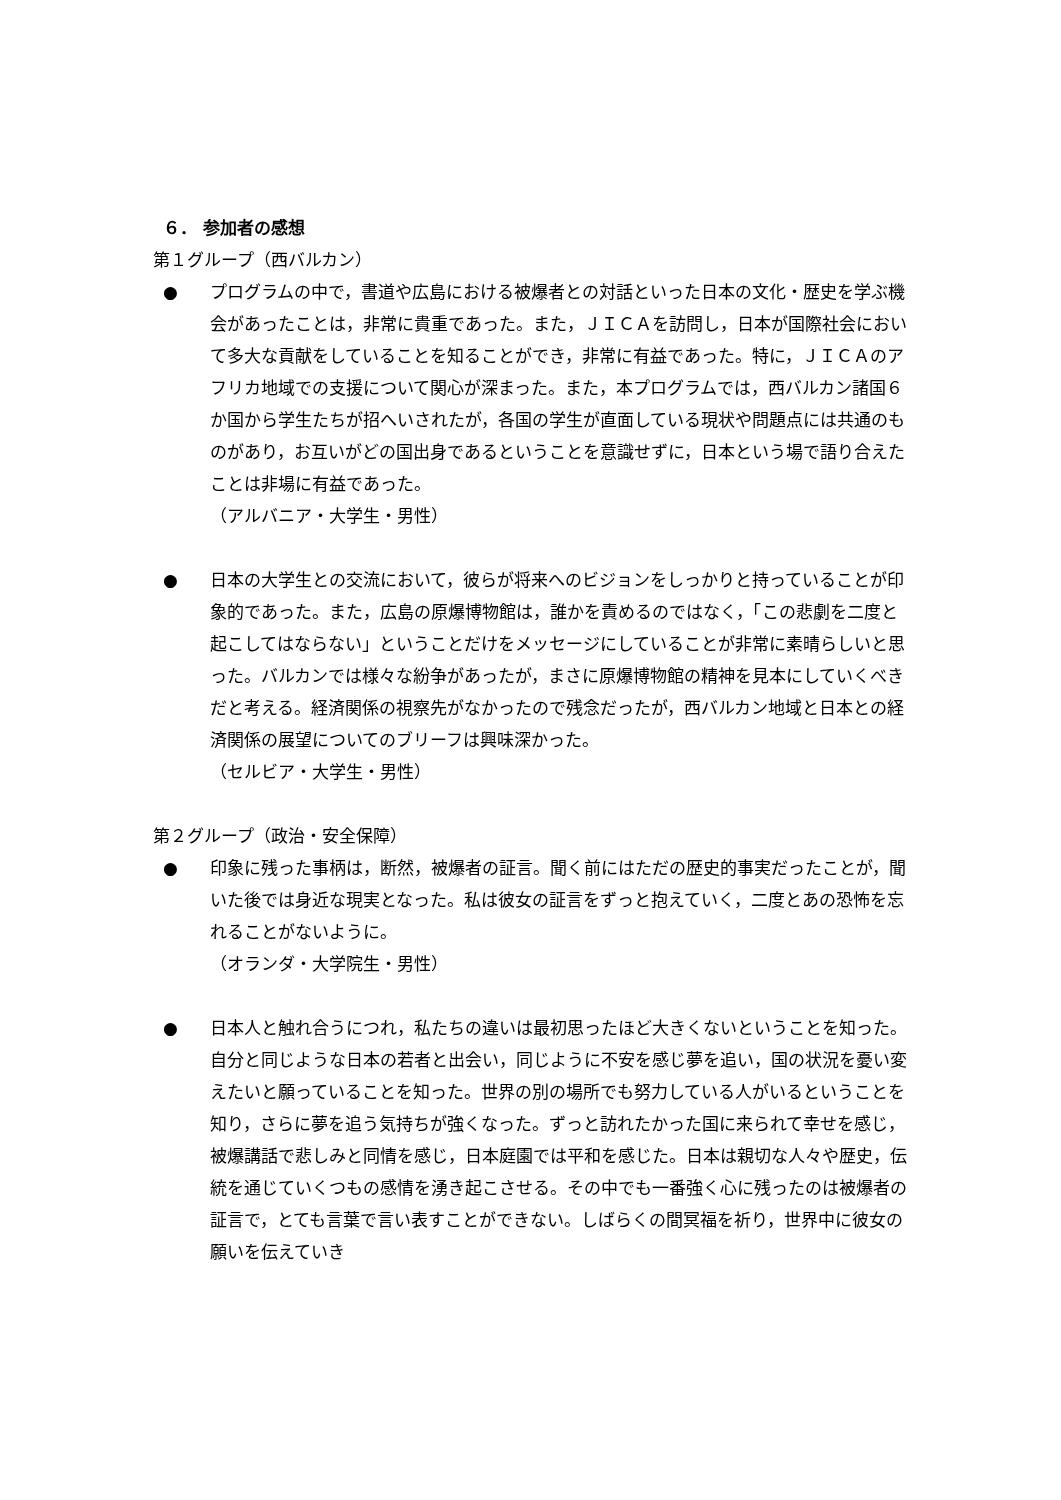６． 参加者の感想
第１グループ（西バルカン）
● プログラムの中で，書道や広島における被爆者との対話といった日本の文化・歴史を学ぶ機会があったことは，非常に貴重であった。また，ＪＩＣＡを訪問し，日本が国際社会において多大な貢献をしていることを知ることができ，非常に有益であった。特に，ＪＩＣＡのアフリカ地域での支援について関心が深まった。また，本プログラムでは，西バルカン諸国６か国から学生たちが招へいされたが，各国の学生が直面している現状や問題点には共通のものがあり，お互いがどの国出身であるということを意識せずに，日本という場で語り合えたことは非場に有益であった。
（アルバニア・大学生・男性）
● 日本の大学生との交流において，彼らが将来へのビジョンをしっかりと持っていることが印象的であった。また，広島の原爆博物館は，誰かを責めるのではなく，「この悲劇を二度と起こしてはならない」ということだけをメッセージにしていることが非常に素晴らしいと思った。バルカンでは様々な紛争があったが，まさに原爆博物館の精神を見本にしていくべきだと考える。経済関係の視察先がなかったので残念だったが，西バルカン地域と日本との経済関係の展望についてのブリーフは興味深かった。
（セルビア・大学生・男性）
第２グループ（政治・安全保障）
● 印象に残った事柄は，断然，被爆者の証言。聞く前にはただの歴史的事実だったことが，聞いた後では身近な現実となった。私は彼女の証言をずっと抱えていく，二度とあの恐怖を忘れることがないように。
（オランダ・大学院生・男性）
● 日本人と触れ合うにつれ，私たちの違いは最初思ったほど大きくないということを知った。自分と同じような日本の若者と出会い，同じように不安を感じ夢を追い，国の状況を憂い変えたいと願っていることを知った。世界の別の場所でも努力している人がいるということを知り，さらに夢を追う気持ちが強くなった。ずっと訪れたかった国に来られて幸せを感じ，被爆講話で悲しみと同情を感じ，日本庭園では平和を感じた。日本は親切な人々や歴史，伝統を通じていくつもの感情を湧き起こさせる。その中でも一番強く心に残ったのは被爆者の証言で，とても言葉で言い表すことができない。しばらくの間冥福を祈り，世界中に彼女の願いを伝えていき